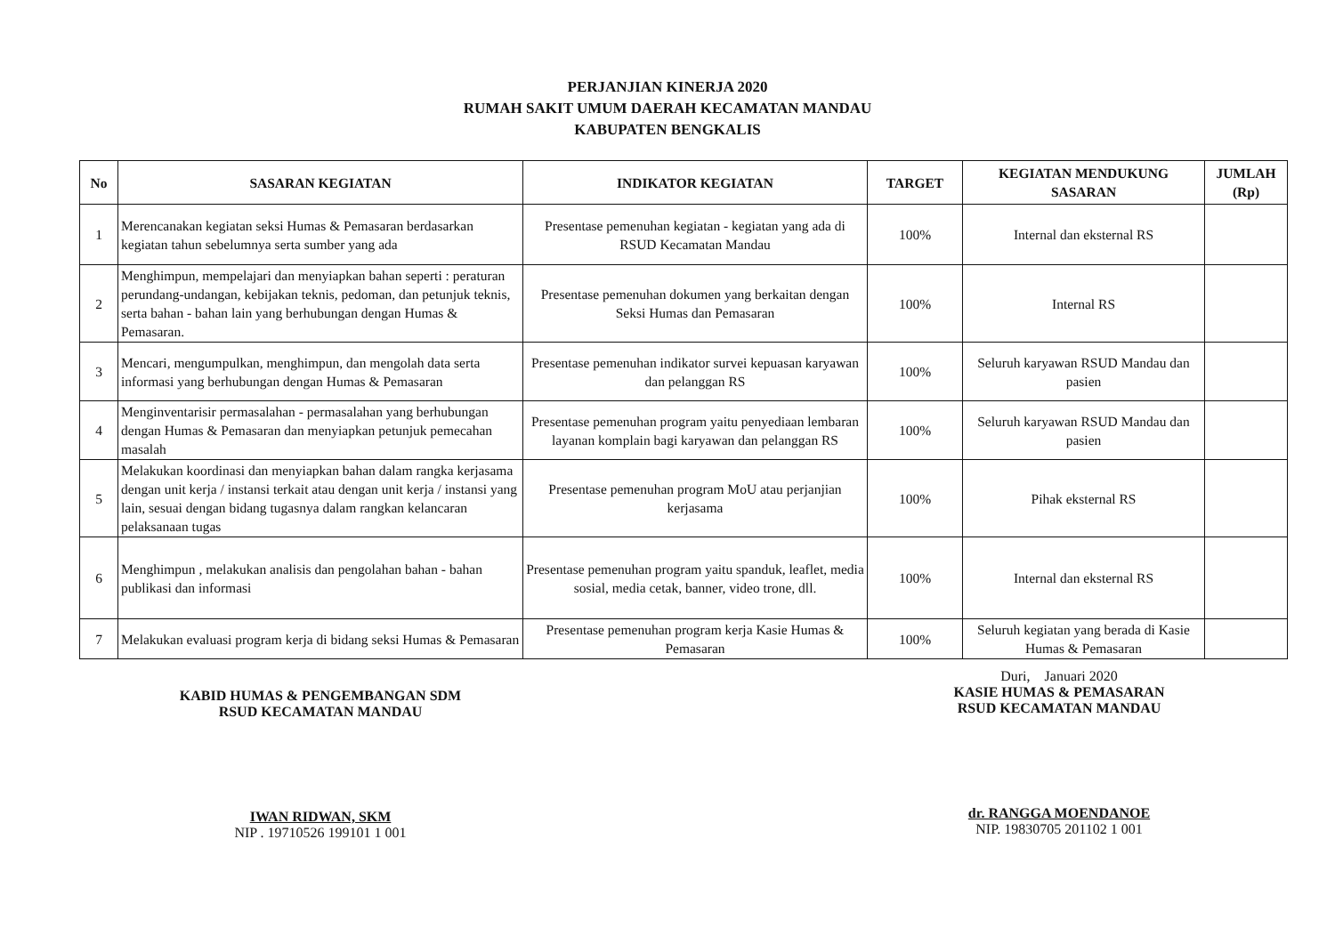PERJANJIAN KINERJA 2020
RUMAH SAKIT UMUM DAERAH KECAMATAN MANDAU
KABUPATEN BENGKALIS
| No | SASARAN KEGIATAN | INDIKATOR KEGIATAN | TARGET | KEGIATAN MENDUKUNG SASARAN | JUMLAH (Rp) |
| --- | --- | --- | --- | --- | --- |
| 1 | Merencanakan kegiatan seksi Humas & Pemasaran berdasarkan kegiatan tahun sebelumnya serta sumber yang ada | Presentase pemenuhan kegiatan - kegiatan yang ada di RSUD Kecamatan Mandau | 100% | Internal dan eksternal RS | |
| 2 | Menghimpun, mempelajari dan menyiapkan bahan seperti : peraturan perundang-undangan, kebijakan teknis, pedoman, dan petunjuk teknis, serta bahan - bahan lain yang berhubungan dengan Humas & Pemasaran. | Presentase pemenuhan dokumen yang berkaitan dengan Seksi Humas dan Pemasaran | 100% | Internal RS | |
| 3 | Mencari, mengumpulkan, menghimpun, dan mengolah data serta informasi yang berhubungan dengan Humas & Pemasaran | Presentase pemenuhan indikator survei kepuasan karyawan dan pelanggan RS | 100% | Seluruh karyawan RSUD Mandau dan pasien | |
| 4 | Menginventarisir permasalahan - permasalahan yang berhubungan dengan Humas & Pemasaran dan menyiapkan petunjuk pemecahan masalah | Presentase pemenuhan program yaitu penyediaan lembaran layanan komplain bagi karyawan dan pelanggan RS | 100% | Seluruh karyawan RSUD Mandau dan pasien | |
| 5 | Melakukan koordinasi dan menyiapkan bahan dalam rangka kerjasama dengan unit kerja / instansi terkait atau dengan unit kerja / instansi yang lain, sesuai dengan bidang tugasnya dalam rangkan kelancaran pelaksanaan tugas | Presentase pemenuhan program MoU atau perjanjian kerjasama | 100% | Pihak eksternal RS | |
| 6 | Menghimpun , melakukan analisis dan pengolahan bahan - bahan publikasi dan informasi | Presentase pemenuhan program yaitu spanduk, leaflet, media sosial, media cetak, banner, video trone, dll. | 100% | Internal dan eksternal RS | |
| 7 | Melakukan evaluasi program kerja di bidang seksi Humas & Pemasaran | Presentase pemenuhan program kerja Kasie Humas & Pemasaran | 100% | Seluruh kegiatan yang berada di Kasie Humas & Pemasaran | |
KABID HUMAS & PENGEMBANGAN SDM
RSUD KECAMATAN MANDAU
IWAN RIDWAN, SKM
NIP . 19710526 199101 1 001
Duri, Januari 2020
KASIE HUMAS & PEMASARAN
RSUD KECAMATAN MANDAU
dr. RANGGA MOENDANOE
NIP. 19830705 201102 1 001